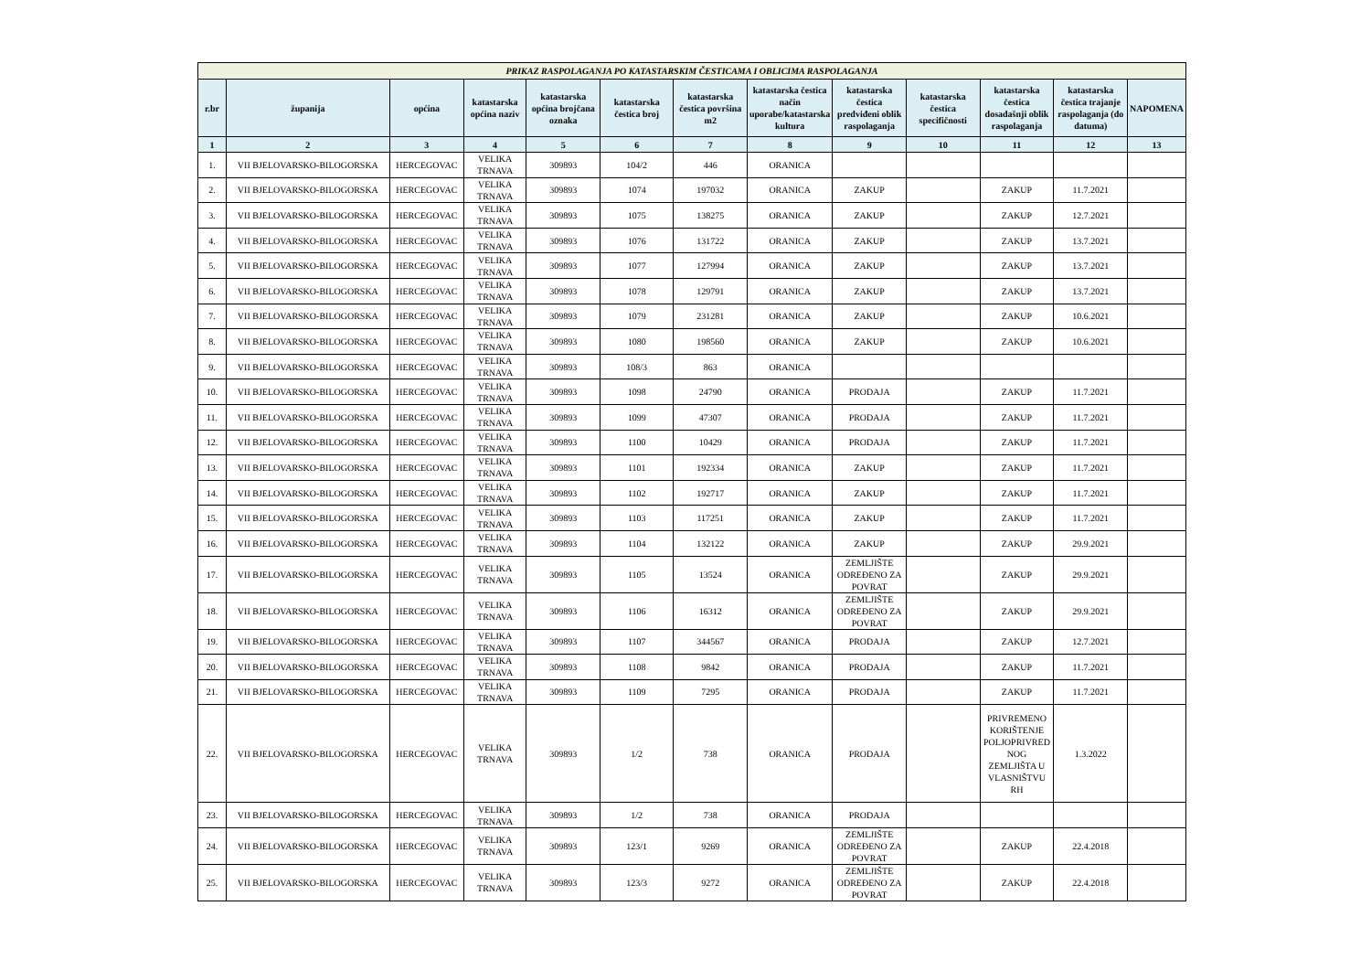| PRIKAZ RASPOLAGANJA PO KATASTARSKIM ČESTICAMA I OBLICIMA RASPOLAGANJA | | | | | | | | | | | | |
| --- | --- | --- | --- | --- | --- | --- | --- | --- | --- | --- | --- | --- |
| r.br | županija | općina | katastarska općina naziv | katastarska općina brojčana oznaka | katastarska čestica broj | katastarska čestica površina m2 | katastarska čestica način uporabe/katastarska kultura | katastarska čestica predviđeni oblik raspolaganja | katastarska čestica specifičnosti | katastarska čestica dosadašnji oblik raspolaganja | katastarska čestica trajanje raspolaganja (do datuma) | NAPOMENA |
| 1 | 2 | 3 | 4 | 5 | 6 | 7 | 8 | 9 | 10 | 11 | 12 | 13 |
| 1. | VII BJELOVARSKO-BILOGORSKA | HERCEGOVAC | VELIKA TRNAVA | 309893 | 104/2 | 446 | ORANICA | | | | | |
| 2. | VII BJELOVARSKO-BILOGORSKA | HERCEGOVAC | VELIKA TRNAVA | 309893 | 1074 | 197032 | ORANICA | ZAKUP | | ZAKUP | 11.7.2021 | |
| 3. | VII BJELOVARSKO-BILOGORSKA | HERCEGOVAC | VELIKA TRNAVA | 309893 | 1075 | 138275 | ORANICA | ZAKUP | | ZAKUP | 12.7.2021 | |
| 4. | VII BJELOVARSKO-BILOGORSKA | HERCEGOVAC | VELIKA TRNAVA | 309893 | 1076 | 131722 | ORANICA | ZAKUP | | ZAKUP | 13.7.2021 | |
| 5. | VII BJELOVARSKO-BILOGORSKA | HERCEGOVAC | VELIKA TRNAVA | 309893 | 1077 | 127994 | ORANICA | ZAKUP | | ZAKUP | 13.7.2021 | |
| 6. | VII BJELOVARSKO-BILOGORSKA | HERCEGOVAC | VELIKA TRNAVA | 309893 | 1078 | 129791 | ORANICA | ZAKUP | | ZAKUP | 13.7.2021 | |
| 7. | VII BJELOVARSKO-BILOGORSKA | HERCEGOVAC | VELIKA TRNAVA | 309893 | 1079 | 231281 | ORANICA | ZAKUP | | ZAKUP | 10.6.2021 | |
| 8. | VII BJELOVARSKO-BILOGORSKA | HERCEGOVAC | VELIKA TRNAVA | 309893 | 1080 | 198560 | ORANICA | ZAKUP | | ZAKUP | 10.6.2021 | |
| 9. | VII BJELOVARSKO-BILOGORSKA | HERCEGOVAC | VELIKA TRNAVA | 309893 | 108/3 | 863 | ORANICA | | | | | |
| 10. | VII BJELOVARSKO-BILOGORSKA | HERCEGOVAC | VELIKA TRNAVA | 309893 | 1098 | 24790 | ORANICA | PRODAJA | | ZAKUP | 11.7.2021 | |
| 11. | VII BJELOVARSKO-BILOGORSKA | HERCEGOVAC | VELIKA TRNAVA | 309893 | 1099 | 47307 | ORANICA | PRODAJA | | ZAKUP | 11.7.2021 | |
| 12. | VII BJELOVARSKO-BILOGORSKA | HERCEGOVAC | VELIKA TRNAVA | 309893 | 1100 | 10429 | ORANICA | PRODAJA | | ZAKUP | 11.7.2021 | |
| 13. | VII BJELOVARSKO-BILOGORSKA | HERCEGOVAC | VELIKA TRNAVA | 309893 | 1101 | 192334 | ORANICA | ZAKUP | | ZAKUP | 11.7.2021 | |
| 14. | VII BJELOVARSKO-BILOGORSKA | HERCEGOVAC | VELIKA TRNAVA | 309893 | 1102 | 192717 | ORANICA | ZAKUP | | ZAKUP | 11.7.2021 | |
| 15. | VII BJELOVARSKO-BILOGORSKA | HERCEGOVAC | VELIKA TRNAVA | 309893 | 1103 | 117251 | ORANICA | ZAKUP | | ZAKUP | 11.7.2021 | |
| 16. | VII BJELOVARSKO-BILOGORSKA | HERCEGOVAC | VELIKA TRNAVA | 309893 | 1104 | 132122 | ORANICA | ZAKUP | | ZAKUP | 29.9.2021 | |
| 17. | VII BJELOVARSKO-BILOGORSKA | HERCEGOVAC | VELIKA TRNAVA | 309893 | 1105 | 13524 | ORANICA | ZEMLJIŠTE ODREĐENO ZA POVRAT | | ZAKUP | 29.9.2021 | |
| 18. | VII BJELOVARSKO-BILOGORSKA | HERCEGOVAC | VELIKA TRNAVA | 309893 | 1106 | 16312 | ORANICA | ZEMLJIŠTE ODREĐENO ZA POVRAT | | ZAKUP | 29.9.2021 | |
| 19. | VII BJELOVARSKO-BILOGORSKA | HERCEGOVAC | VELIKA TRNAVA | 309893 | 1107 | 344567 | ORANICA | PRODAJA | | ZAKUP | 12.7.2021 | |
| 20. | VII BJELOVARSKO-BILOGORSKA | HERCEGOVAC | VELIKA TRNAVA | 309893 | 1108 | 9842 | ORANICA | PRODAJA | | ZAKUP | 11.7.2021 | |
| 21. | VII BJELOVARSKO-BILOGORSKA | HERCEGOVAC | VELIKA TRNAVA | 309893 | 1109 | 7295 | ORANICA | PRODAJA | | ZAKUP | 11.7.2021 | |
| 22. | VII BJELOVARSKO-BILOGORSKA | HERCEGOVAC | VELIKA TRNAVA | 309893 | 1/2 | 738 | ORANICA | PRODAJA | | PRIVREMENO KORIŠTENJE POLJOPRIVRED NOG ZEMLJIŠTA U VLASNIŠTVU RH | 1.3.2022 | |
| 23. | VII BJELOVARSKO-BILOGORSKA | HERCEGOVAC | VELIKA TRNAVA | 309893 | 1/2 | 738 | ORANICA | PRODAJA | | | | |
| 24. | VII BJELOVARSKO-BILOGORSKA | HERCEGOVAC | VELIKA TRNAVA | 309893 | 123/1 | 9269 | ORANICA | ZEMLJIŠTE ODREĐENO ZA POVRAT | | ZAKUP | 22.4.2018 | |
| 25. | VII BJELOVARSKO-BILOGORSKA | HERCEGOVAC | VELIKA TRNAVA | 309893 | 123/3 | 9272 | ORANICA | ZEMLJIŠTE ODREĐENO ZA POVRAT | | ZAKUP | 22.4.2018 | |